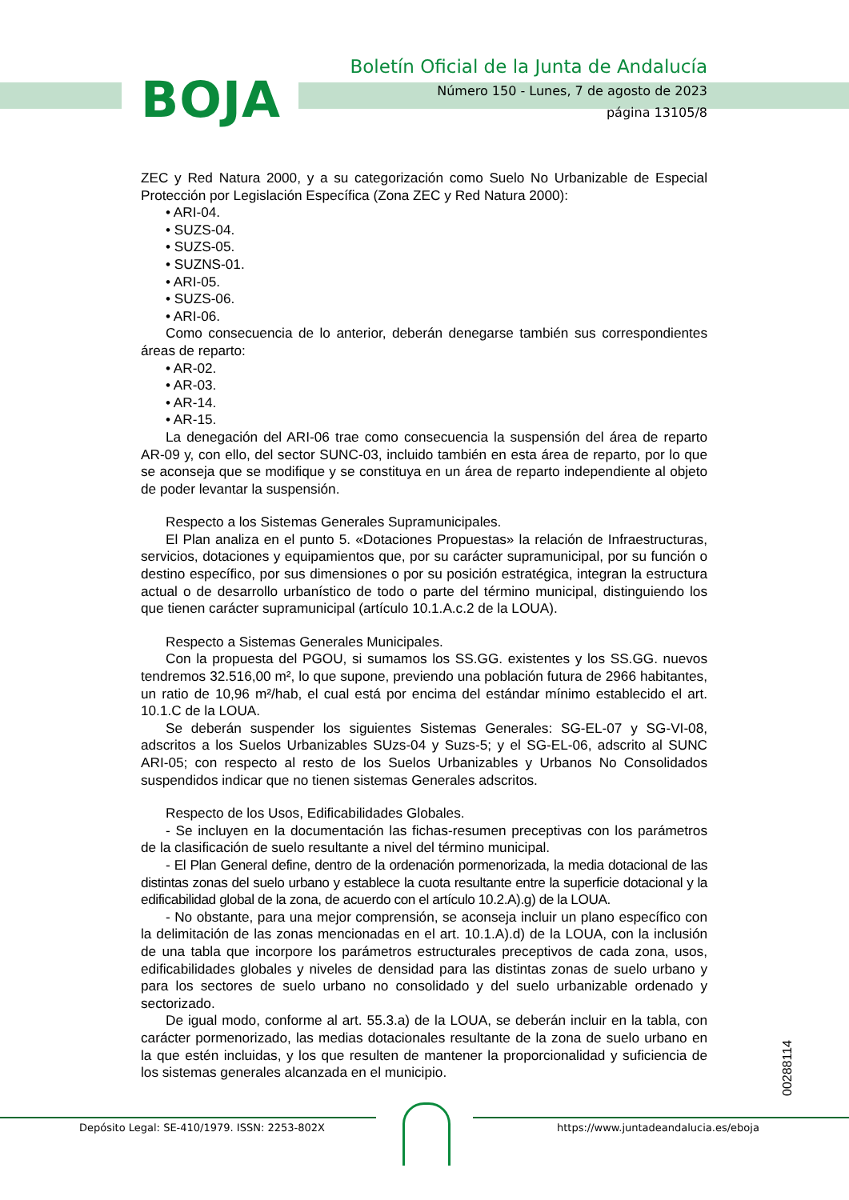BOJA
Boletín Oficial de la Junta de Andalucía
Número 150 - Lunes, 7 de agosto de 2023
página 13105/8
ZEC y Red Natura 2000, y a su categorización como Suelo No Urbanizable de Especial Protección por Legislación Específica (Zona ZEC y Red Natura 2000):
• ARI-04.
• SUZS-04.
• SUZS-05.
• SUZNS-01.
• ARI-05.
• SUZS-06.
• ARI-06.
Como consecuencia de lo anterior, deberán denegarse también sus correspondientes áreas de reparto:
• AR-02.
• AR-03.
• AR-14.
• AR-15.
La denegación del ARI-06 trae como consecuencia la suspensión del área de reparto AR-09 y, con ello, del sector SUNC-03, incluido también en esta área de reparto, por lo que se aconseja que se modifique y se constituya en un área de reparto independiente al objeto de poder levantar la suspensión.
Respecto a los Sistemas Generales Supramunicipales.
El Plan analiza en el punto 5. «Dotaciones Propuestas» la relación de Infraestructuras, servicios, dotaciones y equipamientos que, por su carácter supramunicipal, por su función o destino específico, por sus dimensiones o por su posición estratégica, integran la estructura actual o de desarrollo urbanístico de todo o parte del término municipal, distinguiendo los que tienen carácter supramunicipal (artículo 10.1.A.c.2 de la LOUA).
Respecto a Sistemas Generales Municipales.
Con la propuesta del PGOU, si sumamos los SS.GG. existentes y los SS.GG. nuevos tendremos 32.516,00 m², lo que supone, previendo una población futura de 2966 habitantes, un ratio de 10,96 m²/hab, el cual está por encima del estándar mínimo establecido el art. 10.1.C de la LOUA.
Se deberán suspender los siguientes Sistemas Generales: SG-EL-07 y SG-VI-08, adscritos a los Suelos Urbanizables SUzs-04 y Suzs-5; y el SG-EL-06, adscrito al SUNC ARI-05; con respecto al resto de los Suelos Urbanizables y Urbanos No Consolidados suspendidos indicar que no tienen sistemas Generales adscritos.
Respecto de los Usos, Edificabilidades Globales.
- Se incluyen en la documentación las fichas-resumen preceptivas con los parámetros de la clasificación de suelo resultante a nivel del término municipal.
- El Plan General define, dentro de la ordenación pormenorizada, la media dotacional de las distintas zonas del suelo urbano y establece la cuota resultante entre la superficie dotacional y la edificabilidad global de la zona, de acuerdo con el artículo 10.2.A).g) de la LOUA.
- No obstante, para una mejor comprensión, se aconseja incluir un plano específico con la delimitación de las zonas mencionadas en el art. 10.1.A).d) de la LOUA, con la inclusión de una tabla que incorpore los parámetros estructurales preceptivos de cada zona, usos, edificabilidades globales y niveles de densidad para las distintas zonas de suelo urbano y para los sectores de suelo urbano no consolidado y del suelo urbanizable ordenado y sectorizado.
De igual modo, conforme al art. 55.3.a) de la LOUA, se deberán incluir en la tabla, con carácter pormenorizado, las medias dotacionales resultante de la zona de suelo urbano en la que estén incluidas, y los que resulten de mantener la proporcionalidad y suficiencia de los sistemas generales alcanzada en el municipio.
00288114
Depósito Legal: SE-410/1979. ISSN: 2253-802X https://www.juntadeandalucia.es/eboja